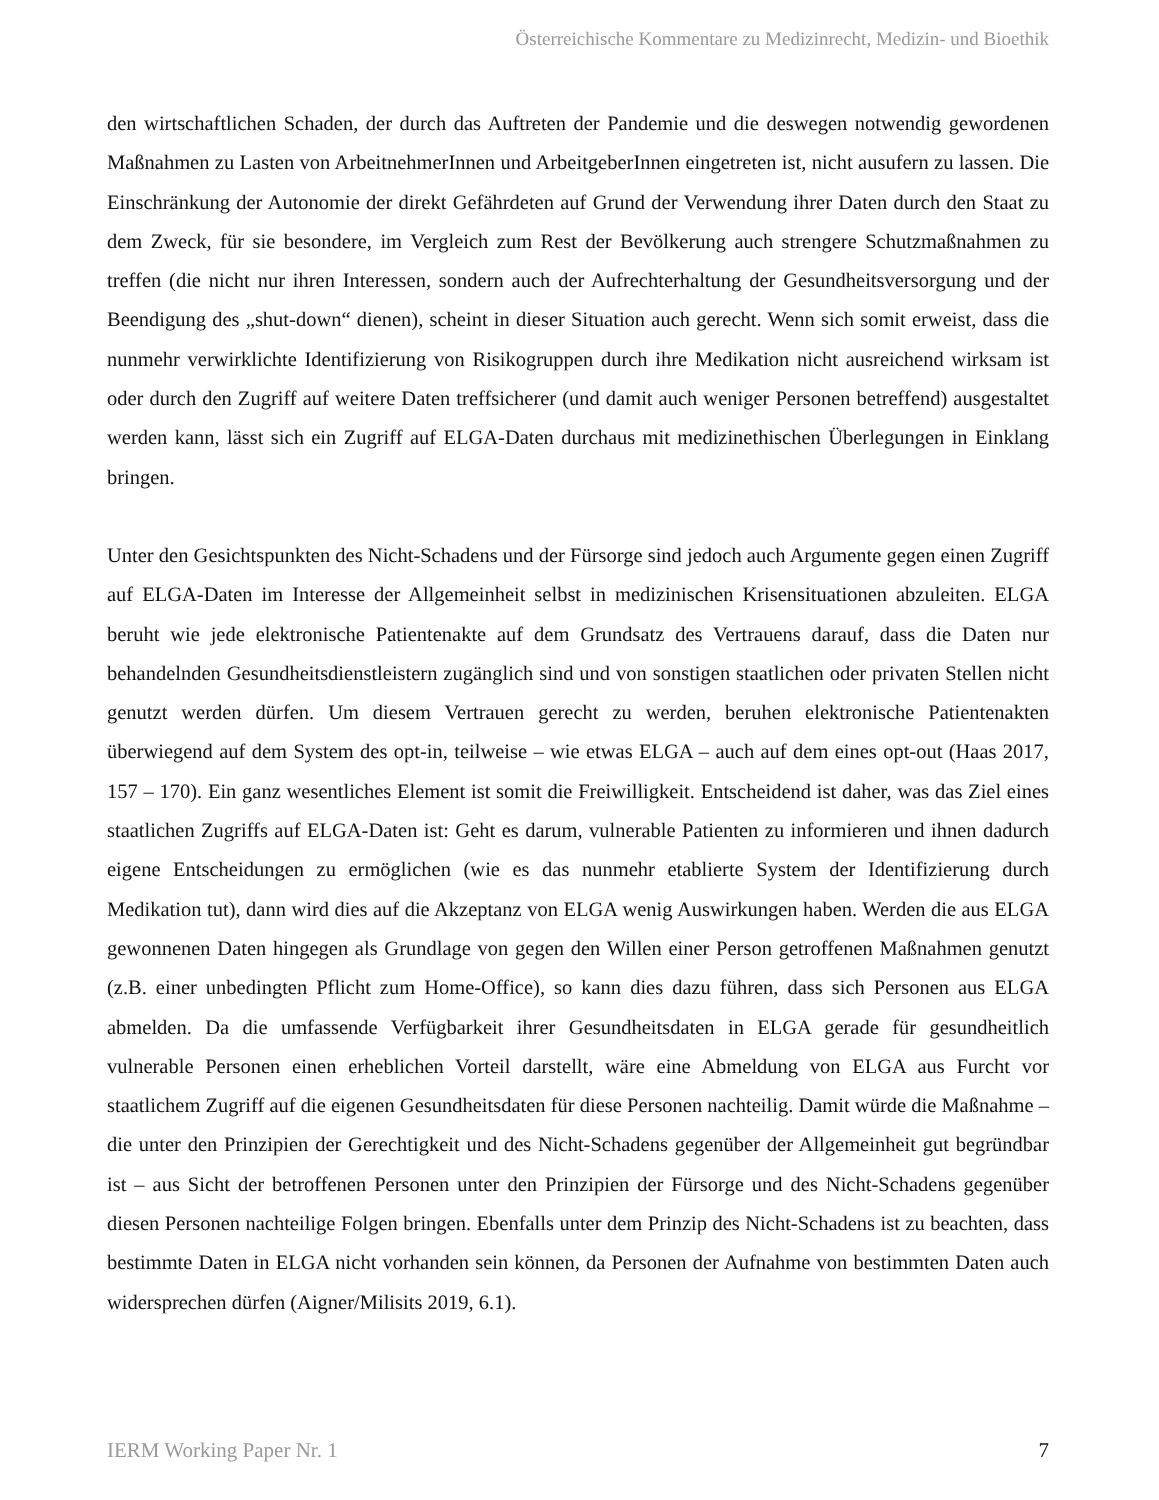Österreichische Kommentare zu Medizinrecht, Medizin- und Bioethik
den wirtschaftlichen Schaden, der durch das Auftreten der Pandemie und die deswegen notwendig geworden­en Maßnahmen zu Lasten von ArbeitnehmerInnen und ArbeitgeberInnen eingetreten ist, nicht ausufern zu lassen. Die Einschränkung der Autonomie der direkt Gefährdeten auf Grund der Verwendung ihrer Daten durch den Staat zu dem Zweck, für sie besondere, im Vergleich zum Rest der Bevölkerung auch strengere Schutzmaßnahmen zu treffen (die nicht nur ihren Interessen, sondern auch der Aufrecht­erhaltung der Gesundheitsversorgung und der Beendigung des „shut-down“ dienen), scheint in dieser Situation auch gerecht. Wenn sich somit erweist, dass die nunmehr verwirklichte Identifizierung von Risikogruppen durch ihre Medikation nicht ausreichend wirksam ist oder durch den Zugriff auf weitere Daten treffsicherer (und damit auch weniger Personen betreffend) ausgestaltet werden kann, lässt sich ein Zugriff auf ELGA-Daten durchaus mit medizinethischen Überlegungen in Einklang bringen.
Unter den Gesichtspunkten des Nicht-Schadens und der Fürsorge sind jedoch auch Argumente gegen einen Zugriff auf ELGA-Daten im Interesse der Allgemeinheit selbst in medizinischen Krisensituationen abzuleiten. ELGA beruht wie jede elektronische Patientenakte auf dem Grundsatz des Vertrauens darauf, dass die Daten nur behandelnden Gesundheitsdienstleistern zugänglich sind und von sonstigen staatli­chen oder privaten Stellen nicht genutzt werden dürfen. Um diesem Vertrauen gerecht zu werden, beru­hen elektronische Patientenakten überwiegend auf dem System des opt-in, teilweise – wie etwas ELGA – auch auf dem eines opt-out (Haas 2017, 157 – 170). Ein ganz wesentliches Element ist somit die Frei­willigkeit. Entscheidend ist daher, was das Ziel eines staatlichen Zugriffs auf ELGA-Daten ist: Geht es darum, vulnerable Patienten zu informieren und ihnen dadurch eigene Entscheidungen zu ermöglichen (wie es das nunmehr etablierte System der Identifizierung durch Medikation tut), dann wird dies auf die Akzeptanz von ELGA wenig Auswirkungen haben. Werden die aus ELGA gewonnenen Daten hingegen als Grundlage von gegen den Willen einer Person getroffenen Maßnahmen genutzt (z.B. einer unbeding­ten Pflicht zum Home-Office), so kann dies dazu führen, dass sich Personen aus ELGA abmelden. Da die umfassende Verfügbarkeit ihrer Gesundheitsdaten in ELGA gerade für gesundheitlich vulnerable Per­sonen einen erheblichen Vorteil darstellt, wäre eine Abmeldung von ELGA aus Furcht vor staatlichem Zugriff auf die eigenen Gesundheitsdaten für diese Personen nachteilig. Damit würde die Maßnahme – die unter den Prinzipien der Gerechtigkeit und des Nicht-Schadens gegenüber der Allgemeinheit gut begründbar ist – aus Sicht der betroffenen Personen unter den Prinzipien der Fürsorge und des Nicht-Schadens gegenüber diesen Personen nachteilige Folgen bringen. Ebenfalls unter dem Prinzip des Nicht-Schadens ist zu beachten, dass bestimmte Daten in ELGA nicht vorhanden sein können, da Perso­nen der Aufnahme von bestimmten Daten auch widersprechen dürfen (Aigner/Milisits 2019, 6.1).
IERM Working Paper Nr. 1 7